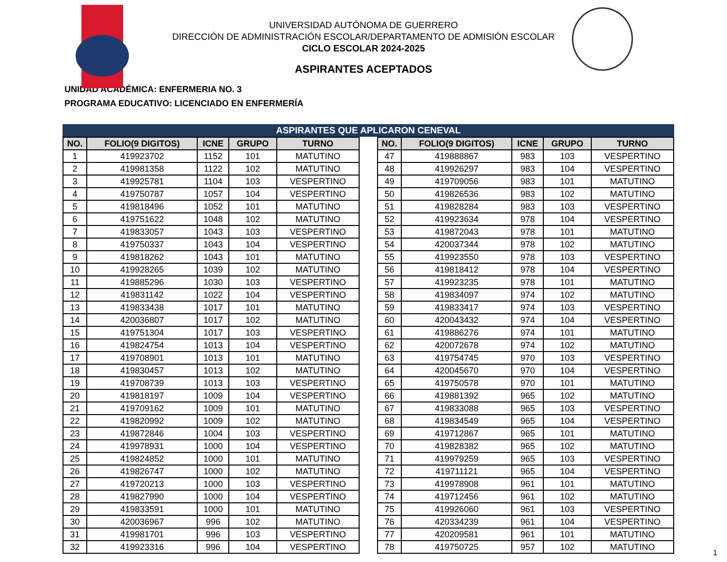UNIVERSIDAD AUTÓNOMA DE GUERRERO
DIRECCIÓN DE ADMINISTRACIÓN ESCOLAR/DEPARTAMENTO DE ADMISIÓN ESCOLAR
CICLO ESCOLAR 2024-2025
ASPIRANTES ACEPTADOS
UNIDAD ACADÉMICA: ENFERMERIA NO. 3
PROGRAMA EDUCATIVO: LICENCIADO EN ENFERMERÍA
ASPIRANTES QUE APLICARON CENEVAL
| NO. | FOLIO(9 DIGITOS) | ICNE | GRUPO | TURNO |
| --- | --- | --- | --- | --- |
| 1 | 419923702 | 1152 | 101 | MATUTINO |
| 2 | 419981358 | 1122 | 102 | MATUTINO |
| 3 | 419925781 | 1104 | 103 | VESPERTINO |
| 4 | 419750787 | 1057 | 104 | VESPERTINO |
| 5 | 419818496 | 1052 | 101 | MATUTINO |
| 6 | 419751622 | 1048 | 102 | MATUTINO |
| 7 | 419833057 | 1043 | 103 | VESPERTINO |
| 8 | 419750337 | 1043 | 104 | VESPERTINO |
| 9 | 419818262 | 1043 | 101 | MATUTINO |
| 10 | 419928265 | 1039 | 102 | MATUTINO |
| 11 | 419885296 | 1030 | 103 | VESPERTINO |
| 12 | 419831142 | 1022 | 104 | VESPERTINO |
| 13 | 419833438 | 1017 | 101 | MATUTINO |
| 14 | 420036807 | 1017 | 102 | MATUTINO |
| 15 | 419751304 | 1017 | 103 | VESPERTINO |
| 16 | 419824754 | 1013 | 104 | VESPERTINO |
| 17 | 419708901 | 1013 | 101 | MATUTINO |
| 18 | 419830457 | 1013 | 102 | MATUTINO |
| 19 | 419708739 | 1013 | 103 | VESPERTINO |
| 20 | 419818197 | 1009 | 104 | VESPERTINO |
| 21 | 419709162 | 1009 | 101 | MATUTINO |
| 22 | 419820992 | 1009 | 102 | MATUTINO |
| 23 | 419872846 | 1004 | 103 | VESPERTINO |
| 24 | 419978931 | 1000 | 104 | VESPERTINO |
| 25 | 419824852 | 1000 | 101 | MATUTINO |
| 26 | 419826747 | 1000 | 102 | MATUTINO |
| 27 | 419720213 | 1000 | 103 | VESPERTINO |
| 28 | 419827990 | 1000 | 104 | VESPERTINO |
| 29 | 419833591 | 1000 | 101 | MATUTINO |
| 30 | 420036967 | 996 | 102 | MATUTINO |
| 31 | 419981701 | 996 | 103 | VESPERTINO |
| 32 | 419923316 | 996 | 104 | VESPERTINO |
| NO. | FOLIO(9 DIGITOS) | ICNE | GRUPO | TURNO |
| --- | --- | --- | --- | --- |
| 47 | 419888867 | 983 | 103 | VESPERTINO |
| 48 | 419926297 | 983 | 104 | VESPERTINO |
| 49 | 419709056 | 983 | 101 | MATUTINO |
| 50 | 419826536 | 983 | 102 | MATUTINO |
| 51 | 419828284 | 983 | 103 | VESPERTINO |
| 52 | 419923634 | 978 | 104 | VESPERTINO |
| 53 | 419872043 | 978 | 101 | MATUTINO |
| 54 | 420037344 | 978 | 102 | MATUTINO |
| 55 | 419923550 | 978 | 103 | VESPERTINO |
| 56 | 419818412 | 978 | 104 | VESPERTINO |
| 57 | 419923235 | 978 | 101 | MATUTINO |
| 58 | 419834097 | 974 | 102 | MATUTINO |
| 59 | 419833417 | 974 | 103 | VESPERTINO |
| 60 | 420043432 | 974 | 104 | VESPERTINO |
| 61 | 419886276 | 974 | 101 | MATUTINO |
| 62 | 420072678 | 974 | 102 | MATUTINO |
| 63 | 419754745 | 970 | 103 | VESPERTINO |
| 64 | 420045670 | 970 | 104 | VESPERTINO |
| 65 | 419750578 | 970 | 101 | MATUTINO |
| 66 | 419881392 | 965 | 102 | MATUTINO |
| 67 | 419833088 | 965 | 103 | VESPERTINO |
| 68 | 419834549 | 965 | 104 | VESPERTINO |
| 69 | 419712867 | 965 | 101 | MATUTINO |
| 70 | 419828382 | 965 | 102 | MATUTINO |
| 71 | 419979259 | 965 | 103 | VESPERTINO |
| 72 | 419711121 | 965 | 104 | VESPERTINO |
| 73 | 419978908 | 961 | 101 | MATUTINO |
| 74 | 419712456 | 961 | 102 | MATUTINO |
| 75 | 419926060 | 961 | 103 | VESPERTINO |
| 76 | 420334239 | 961 | 104 | VESPERTINO |
| 77 | 420209581 | 961 | 101 | MATUTINO |
| 78 | 419750725 | 957 | 102 | MATUTINO |
1